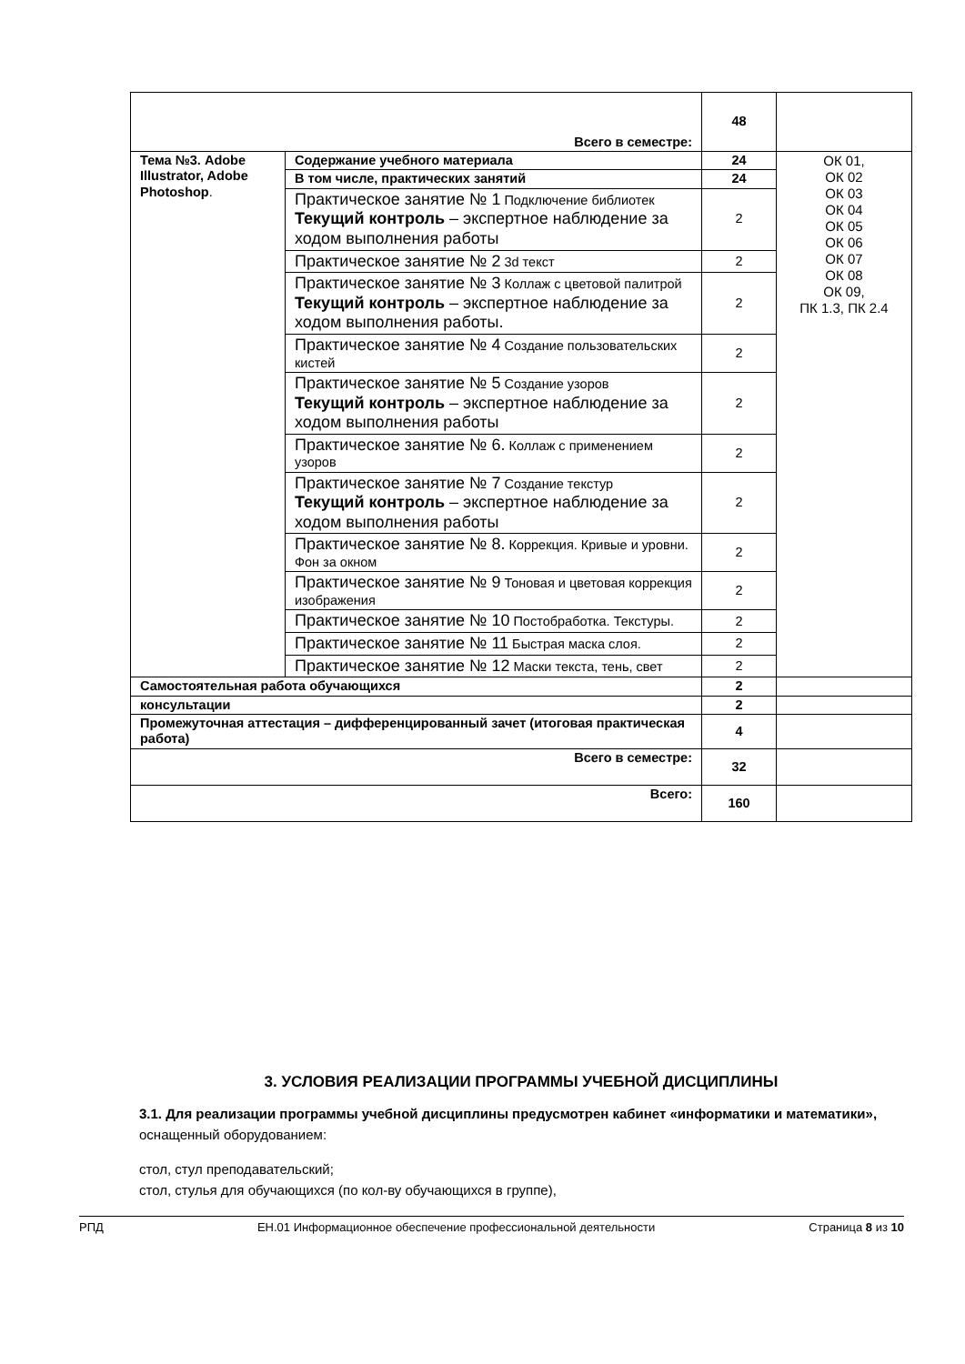| Всего в семестре: | | 48 | |
| Тема №3. Adobe Illustrator, Adobe Photoshop . | Содержание учебного материала | 24 | ОК 01, ОК 02 ОК 03 ОК 04 ОК 05 ОК 06 ОК 07 ОК 08 ОК 09, ПК 1.3, ПК 2.4 |
| | В том числе, практических занятий | 24 | |
| | Практическое занятие № 1 Подключение библиотек Текущий контроль – экспертное наблюдение за ходом выполнения работы | 2 | |
| | Практическое занятие № 2 3d текст | 2 | |
| | Практическое занятие № 3 Коллаж с цветовой палитрой Текущий контроль – экспертное наблюдение за ходом выполнения работы. | 2 | |
| | Практическое занятие № 4 Создание пользовательских кистей | 2 | |
| | Практическое занятие № 5 Создание узоров Текущий контроль – экспертное наблюдение за ходом выполнения работы | 2 | |
| | Практическое занятие № 6. Коллаж с применением узоров | 2 | |
| | Практическое занятие № 7 Создание текстур Текущий контроль – экспертное наблюдение за ходом выполнения работы | 2 | |
| | Практическое занятие № 8. Коррекция. Кривые и уровни. Фон за окном | 2 | |
| | Практическое занятие № 9 Тоновая и цветовая коррекция изображения | 2 | |
| | Практическое занятие № 10 Постобработка. Текстуры. | 2 | |
| | Практическое занятие № 11 Быстрая маска слоя. | 2 | |
| | Практическое занятие № 12 Маски текста, тень, свет | 2 | |
| Самостоятельная работа обучающихся | | 2 | |
| консультации | | 2 | |
| Промежуточная аттестация – дифференцированный зачет (итоговая практическая работа) | | 4 | |
| Всего в семестре: | | 32 | |
| Всего: | | 160 | |
3. УСЛОВИЯ РЕАЛИЗАЦИИ ПРОГРАММЫ УЧЕБНОЙ ДИСЦИПЛИНЫ
3.1. Для реализации программы учебной дисциплины предусмотрен кабинет «информатики и математики», оснащенный оборудованием:
стол, стул преподавательский;
стол, стулья для обучающихся (по кол-ву обучающихся в группе),
РПД ЕН.01 Информационное обеспечение профессиональной деятельности Страница 8 из 10